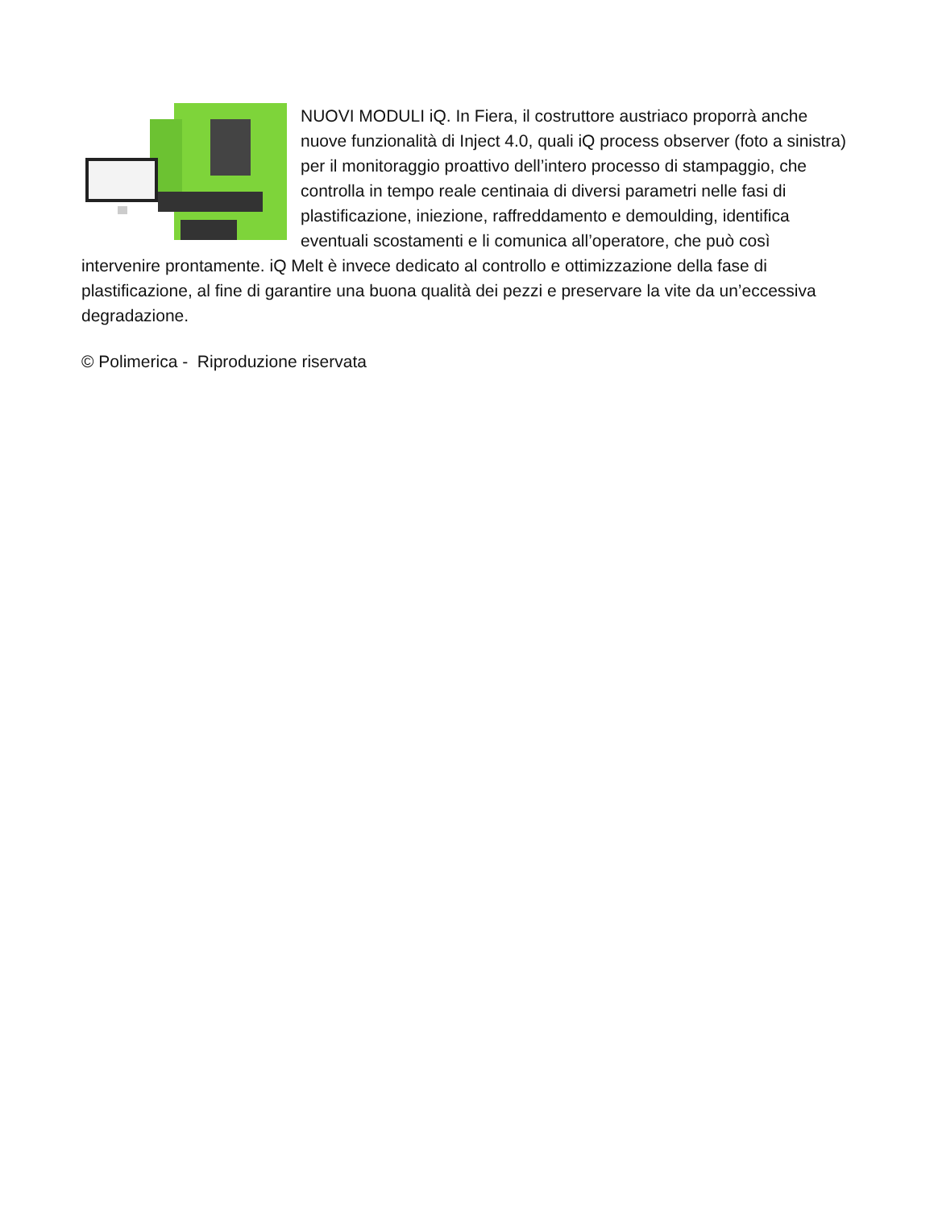NUOVI MODULI iQ. In Fiera, il costruttore austriaco proporrà anche nuove funzionalità di Inject 4.0, quali iQ process observer (foto a sinistra) per il monitoraggio proattivo dell’intero processo di stampaggio, che controlla in tempo reale centinaia di diversi parametri nelle fasi di plastificazione, iniezione, raffreddamento e demoulding, identifica eventuali scostamenti e li comunica all’operatore, che può così intervenire prontamente. iQ Melt è invece dedicato al controllo e ottimizzazione della fase di plastificazione, al fine di garantire una buona qualità dei pezzi e preservare la vite da un’eccessiva degradazione.
© Polimerica - Riproduzione riservata